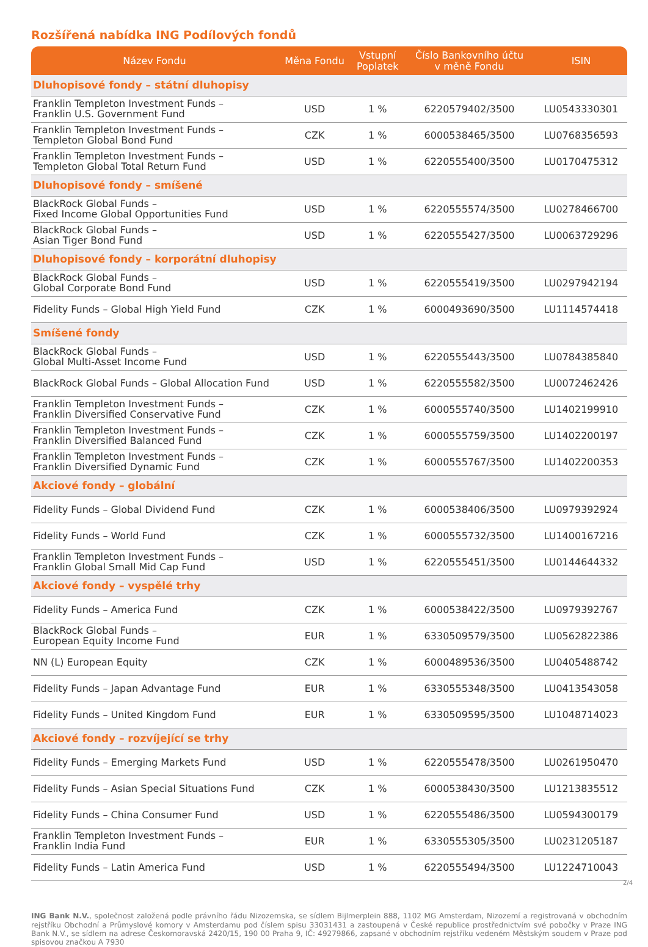Rozšířená nabídka ING Podílových fondů
| Název Fondu | Měna Fondu | Vstupní Poplatek | Číslo Bankovního účtu v měně Fondu | ISIN |
| --- | --- | --- | --- | --- |
| Dluhopisové fondy – státní dluhopisy | | | | |
| Franklin Templeton Investment Funds – Franklin U.S. Government Fund | USD | 1 % | 6220579402/3500 | LU0543330301 |
| Franklin Templeton Investment Funds – Templeton Global Bond Fund | CZK | 1 % | 6000538465/3500 | LU0768356593 |
| Franklin Templeton Investment Funds – Templeton Global Total Return Fund | USD | 1 % | 6220555400/3500 | LU0170475312 |
| Dluhopisové fondy – smíšené | | | | |
| BlackRock Global Funds – Fixed Income Global Opportunities Fund | USD | 1 % | 6220555574/3500 | LU0278466700 |
| BlackRock Global Funds – Asian Tiger Bond Fund | USD | 1 % | 6220555427/3500 | LU0063729296 |
| Dluhopisové fondy – korporátní dluhopisy | | | | |
| BlackRock Global Funds – Global Corporate Bond Fund | USD | 1 % | 6220555419/3500 | LU0297942194 |
| Fidelity Funds – Global High Yield Fund | CZK | 1 % | 6000493690/3500 | LU1114574418 |
| Smíšené fondy | | | | |
| BlackRock Global Funds – Global Multi-Asset Income Fund | USD | 1 % | 6220555443/3500 | LU0784385840 |
| BlackRock Global Funds – Global Allocation Fund | USD | 1 % | 6220555582/3500 | LU0072462426 |
| Franklin Templeton Investment Funds – Franklin Diversified Conservative Fund | CZK | 1 % | 6000555740/3500 | LU1402199910 |
| Franklin Templeton Investment Funds – Franklin Diversified Balanced Fund | CZK | 1 % | 6000555759/3500 | LU1402200197 |
| Franklin Templeton Investment Funds – Franklin Diversified Dynamic Fund | CZK | 1 % | 6000555767/3500 | LU1402200353 |
| Akciové fondy – globální | | | | |
| Fidelity Funds – Global Dividend Fund | CZK | 1 % | 6000538406/3500 | LU0979392924 |
| Fidelity Funds – World Fund | CZK | 1 % | 6000555732/3500 | LU1400167216 |
| Franklin Templeton Investment Funds – Franklin Global Small Mid Cap Fund | USD | 1 % | 6220555451/3500 | LU0144644332 |
| Akciové fondy – vyspělé trhy | | | | |
| Fidelity Funds – America Fund | CZK | 1 % | 6000538422/3500 | LU0979392767 |
| BlackRock Global Funds – European Equity Income Fund | EUR | 1 % | 6330509579/3500 | LU0562822386 |
| NN (L) European Equity | CZK | 1 % | 6000489536/3500 | LU0405488742 |
| Fidelity Funds – Japan Advantage Fund | EUR | 1 % | 6330555348/3500 | LU0413543058 |
| Fidelity Funds – United Kingdom Fund | EUR | 1 % | 6330509595/3500 | LU1048714023 |
| Akciové fondy – rozvíjející se trhy | | | | |
| Fidelity Funds – Emerging Markets Fund | USD | 1 % | 6220555478/3500 | LU0261950470 |
| Fidelity Funds – Asian Special Situations Fund | CZK | 1 % | 6000538430/3500 | LU1213835512 |
| Fidelity Funds – China Consumer Fund | USD | 1 % | 6220555486/3500 | LU0594300179 |
| Franklin Templeton Investment Funds – Franklin India Fund | EUR | 1 % | 6330555305/3500 | LU0231205187 |
| Fidelity Funds – Latin America Fund | USD | 1 % | 6220555494/3500 | LU1224710043 |
ING Bank N.V., společnost založená podle právního řádu Nizozemska, se sídlem Bijlmerplein 888, 1102 MG Amsterdam, Nizozemí a registrovaná v obchodním rejstříku Obchodní a Průmyslové komory v Amsterdamu pod číslem spisu 33031431 a zastoupená v České republice prostřednictvím své pobočky v Praze ING Bank N.V., se sídlem na adrese Českomoravská 2420/15, 190 00 Praha 9, IČ: 49279866, zapsané v obchodním rejstříku vedeném Městským soudem v Praze pod spisovou značkou A 7930
2/4